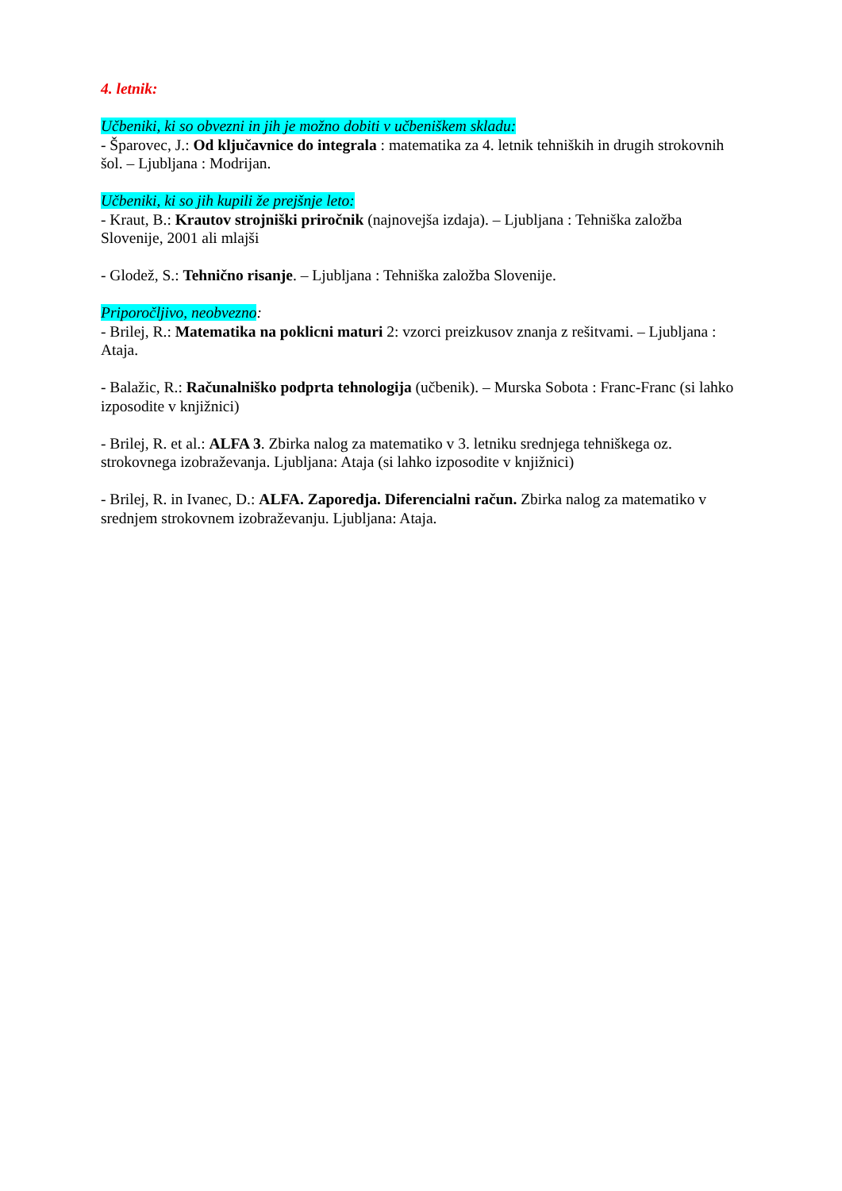4. letnik:
Učbeniki, ki so obvezni in jih je možno dobiti v učbeniškem skladu:
- Šparovec, J.: Od ključavnice do integrala : matematika za 4. letnik tehniških in drugih strokovnih šol. – Ljubljana : Modrijan.
Učbeniki, ki so jih kupili že prejšnje leto:
- Kraut, B.: Krautov strojniški priročnik (najnovejša izdaja). – Ljubljana : Tehniška založba Slovenije, 2001 ali mlajši
- Glodež, S.: Tehnično risanje. – Ljubljana : Tehniška založba Slovenije.
Priporočljivo, neobvezno:
- Brilej, R.: Matematika na poklicni maturi 2: vzorci preizkusov znanja z rešitvami. – Ljubljana : Ataja.
- Balažic, R.: Računalniško podprta tehnologija (učbenik). – Murska Sobota : Franc-Franc (si lahko izposodite v knjižnici)
- Brilej, R. et al.: ALFA 3. Zbirka nalog za matematiko v 3. letniku srednjega tehniškega oz. strokovnega izobraževanja. Ljubljana: Ataja (si lahko izposodite v knjižnici)
- Brilej, R. in Ivanec, D.: ALFA. Zaporedja. Diferencialni račun. Zbirka nalog za matematiko v srednjem strokovnem izobraževanju. Ljubljana: Ataja.